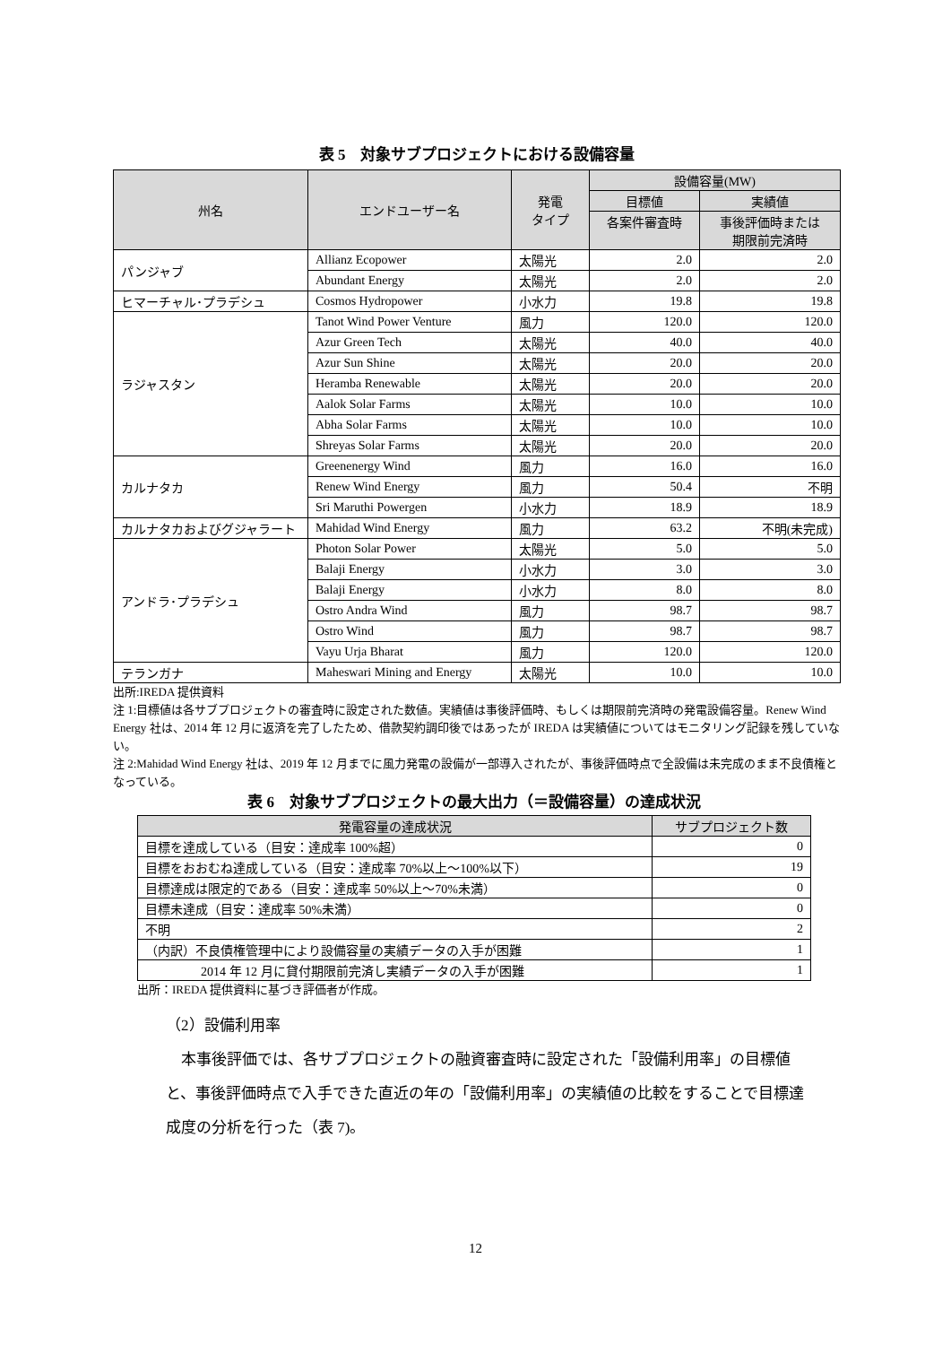表 5　対象サブプロジェクトにおける設備容量
| 州名 | エンドユーザー名 | 発電 タイプ | 設備容量(MW) | |
| --- | --- | --- | --- | --- |
| | | | 目標値 | 実績値 |
| | | | 各案件審査時 | 事後評価時または 期限前完済時 |
| パンジャブ | Allianz Ecopower | 太陽光 | 2.0 | 2.0 |
| | Abundant Energy | 太陽光 | 2.0 | 2.0 |
| ヒマーチャル･プラデシュ | Cosmos Hydropower | 小水力 | 19.8 | 19.8 |
| ラジャスタン | Tanot Wind Power Venture | 風力 | 120.0 | 120.0 |
| | Azur Green Tech | 太陽光 | 40.0 | 40.0 |
| | Azur Sun Shine | 太陽光 | 20.0 | 20.0 |
| | Heramba Renewable | 太陽光 | 20.0 | 20.0 |
| | Aalok Solar Farms | 太陽光 | 10.0 | 10.0 |
| | Abha Solar Farms | 太陽光 | 10.0 | 10.0 |
| | Shreyas Solar Farms | 太陽光 | 20.0 | 20.0 |
| カルナタカ | Greenenergy Wind | 風力 | 16.0 | 16.0 |
| | Renew Wind Energy | 風力 | 50.4 | 不明 |
| | Sri Maruthi Powergen | 小水力 | 18.9 | 18.9 |
| カルナタカおよびグジャラート | Mahidad Wind Energy | 風力 | 63.2 | 不明(未完成) |
| アンドラ･プラデシュ | Photon Solar Power | 太陽光 | 5.0 | 5.0 |
| | Balaji Energy | 小水力 | 3.0 | 3.0 |
| | Balaji Energy | 小水力 | 8.0 | 8.0 |
| | Ostro Andra Wind | 風力 | 98.7 | 98.7 |
| | Ostro Wind | 風力 | 98.7 | 98.7 |
| | Vayu Urja Bharat | 風力 | 120.0 | 120.0 |
| テランガナ | Maheswari Mining and Energy | 太陽光 | 10.0 | 10.0 |
出所:IREDA 提供資料
注 1:目標値は各サブプロジェクトの審査時に設定された数値。実績値は事後評価時、もしくは期限前完済時の発電設備容量。Renew Wind Energy 社は、2014 年 12 月に返済を完了したため、借款契約調印後ではあったが IREDA は実績値についてはモニタリング記録を残していない。
注 2:Mahidad Wind Energy 社は、2019 年 12 月までに風力発電の設備が一部導入されたが、事後評価時点で全設備は未完成のまま不良債権となっている。
表 6　対象サブプロジェクトの最大出力（＝設備容量）の達成状況
| 発電容量の達成状況 | サブプロジェクト数 |
| --- | --- |
| 目標を達成している（目安：達成率 100%超） | 0 |
| 目標をおおむね達成している（目安：達成率 70%以上～100%以下） | 19 |
| 目標達成は限定的である（目安：達成率 50%以上～70%未満） | 0 |
| 目標未達成（目安：達成率 50%未満） | 0 |
| 不明 | 2 |
| （内訳）不良債権管理中により設備容量の実績データの入手が困難 | 1 |
| 2014 年 12 月に貸付期限前完済し実績データの入手が困難 | 1 |
出所：IREDA 提供資料に基づき評価者が作成。
（2）設備利用率
本事後評価では、各サブプロジェクトの融資審査時に設定された「設備利用率」の目標値と、事後評価時点で入手できた直近の年の「設備利用率」の実績値の比較をすることで目標達成度の分析を行った（表 7)。
12